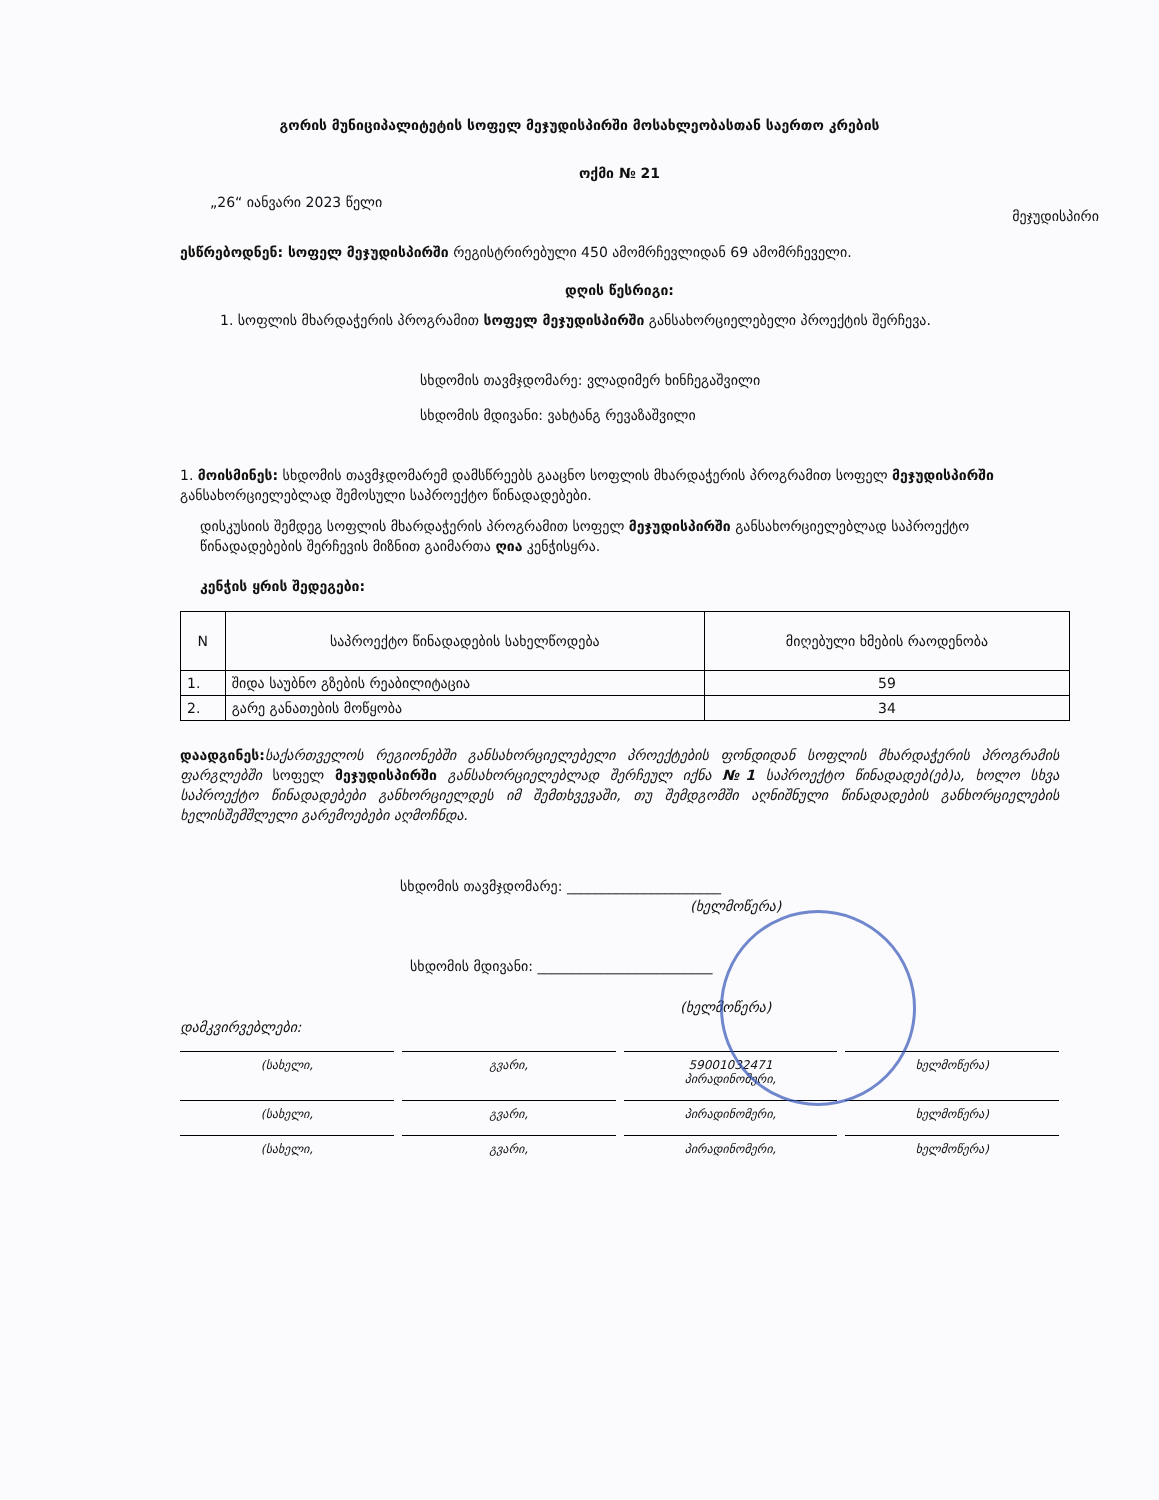გორის მუნიციპალიტეტის სოფელ მეჯუდისპირში მოსახლეობასთან საერთო კრების
ოქმი № 21
„26“ იანვარი 2023 წელი მეჯუდისპირი
ესწრებოდნენ: სოფელ მეჯუდისპირში რეგისტრირებული 450 ამომრჩევლიდან 69 ამომრჩეველი.
დღის წესრიგი:
1. სოფლის მხარდაჭერის პროგრამით სოფელ მეჯუდისპირში განსახორციელებელი პროექტის შერჩევა.
სხდომის თავმჯდომარე: ვლადიმერ ხინჩეგაშვილი
სხდომის მდივანი: ვახტანგ რევაზაშვილი
1. მოისმინეს: სხდომის თავმჯდომარემ დამსწრეებს გააცნო სოფლის მხარდაჭერის პროგრამით სოფელ მეჯუდისპირში განსახორციელებლად შემოსული საპროექტო წინადადებები.
დისკუსიის შემდეგ სოფლის მხარდაჭერის პროგრამით სოფელ მეჯუდისპირში განსახორციელებლად საპროექტო წინადადებების შერჩევის მიზნით გაიმართა ღია კენჭისყრა.
კენჭის ყრის შედეგები:
| N | საპროექტო წინადადების სახელწოდება | მიღებული ხმების რაოდენობა |
| --- | --- | --- |
| 1. | შიდა საუბნო გზების რეაბილიტაცია | 59 |
| 2. | გარე განათების მოწყობა | 34 |
დაადგინეს: საქართველოს რეგიონებში განსახორციელებელი პროექტების ფონდიდან სოფლის მხარდაჭერის პროგრამის ფარგლებში სოფელ მეჯუდისპირში განსახორციელებლად შერჩეულ იქნა №1 საპროექტო წინადადებ(ებ)ა, ხოლო სხვა საპროექტო წინადადებები განხორციელდეს იმ შემთხვევაში, თუ შემდგომში აღნიშნული წინადადების განხორციელების ხელისშემშლელი გარემოებები აღმოჩნდა.
სხდომის თავმჯდომარე: ______________________
(ხელმოწერა)
სხდომის მდივანი: _________________________
(ხელმოწერა)
დამკვირვებლები:
(სახელი, გვარი, 59001032471
პირადინომერი,
ხელმოწერა)
(სახელი, გვარი, პირადინომერი, ხელმოწერა)
(სახელი, გვარი, პირადინომერი, ხელმოწერა)